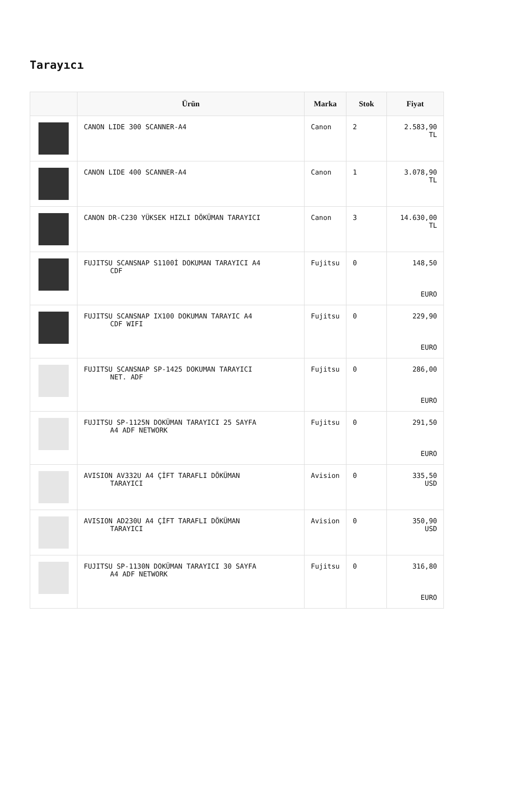Tarayıcı
| | Ürün | Marka | Stok | Fiyat |
| --- | --- | --- | --- | --- |
| | CANON LIDE 300 SCANNER-A4 | Canon | 2 | 2.583,90 TL |
| | CANON LIDE 400 SCANNER-A4 | Canon | 1 | 3.078,90 TL |
| | CANON DR-C230 YÜKSEK HIZLI DÖKÜMAN TARAYICI | Canon | 3 | 14.630,00 TL |
| | FUJITSU SCANSNAP S1100İ DOKUMAN TARAYICI A4 CDF | Fujitsu | 0 | 148,50 EURO |
| | FUJITSU SCANSNAP IX100 DOKUMAN TARAYIC A4 CDF WIFI | Fujitsu | 0 | 229,90 EURO |
| | FUJITSU SCANSNAP SP-1425 DOKUMAN TARAYICI NET. ADF | Fujitsu | 0 | 286,00 EURO |
| | FUJITSU SP-1125N DOKÜMAN TARAYICI 25 SAYFA A4 ADF NETWORK | Fujitsu | 0 | 291,50 EURO |
| | AVISION AV332U A4 ÇİFT TARAFLI DÖKÜMAN TARAYICI | Avision | 0 | 335,50 USD |
| | AVISION AD230U A4 ÇİFT TARAFLI DÖKÜMAN TARAYICI | Avision | 0 | 350,90 USD |
| | FUJITSU SP-1130N DOKÜMAN TARAYICI 30 SAYFA A4 ADF NETWORK | Fujitsu | 0 | 316,80 EURO |